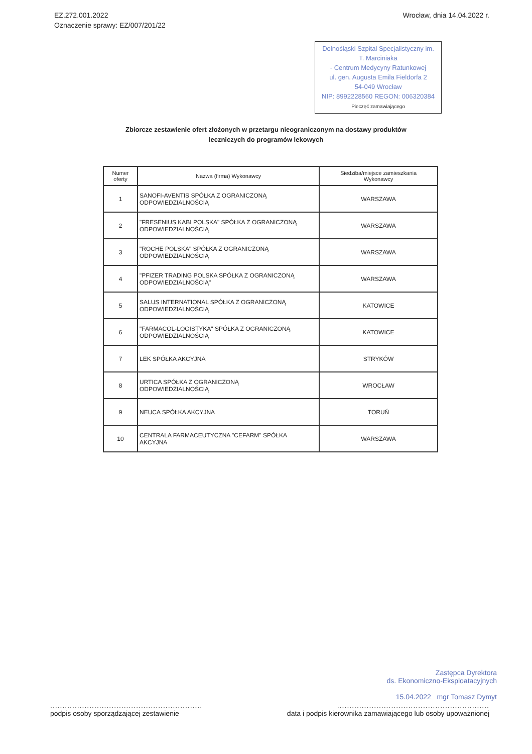EZ.272.001.2022
Oznaczenie sprawy: EZ/007/201/22
Wrocław, dnia 14.04.2022 r.
Dolnośląski Szpital Specjalistyczny im. T. Marciniaka
- Centrum Medycyny Ratunkowej
ul. gen. Augusta Emila Fieldorfa 2
54-049 Wrocław
NIP: 8992228560 REGON: 006320384
Pieczęć zamawiającego
Zbiorcze zestawienie ofert złożonych w przetargu nieograniczonym na dostawy produktów
leczniczych do programów lekowych
| Numer oferty | Nazwa (firma) Wykonawcy | Siedziba/miejsce zamieszkania Wykonawcy |
| --- | --- | --- |
| 1 | SANOFI-AVENTIS SPÓŁKA Z OGRANICZONĄ ODPOWIEDZIALNOŚCIĄ | WARSZAWA |
| 2 | "FRESENIUS KABI POLSKA" SPÓŁKA Z OGRANICZONĄ ODPOWIEDZIALNOŚCIĄ | WARSZAWA |
| 3 | "ROCHE POLSKA" SPÓŁKA Z OGRANICZONĄ ODPOWIEDZIALNOŚCIĄ | WARSZAWA |
| 4 | "PFIZER TRADING POLSKA SPÓŁKA Z OGRANICZONĄ ODPOWIEDZIALNOŚCIĄ" | WARSZAWA |
| 5 | SALUS INTERNATIONAL SPÓŁKA Z OGRANICZONĄ ODPOWIEDZIALNOŚCIĄ | KATOWICE |
| 6 | "FARMACOL-LOGISTYKA" SPÓŁKA Z OGRANICZONĄ ODPOWIEDZIALNOŚCIĄ | KATOWICE |
| 7 | LEK SPÓŁKA AKCYJNA | STRYKÓW |
| 8 | URTICA SPÓŁKA Z OGRANICZONĄ ODPOWIEDZIALNOŚCIĄ | WROCŁAW |
| 9 | NEUCA SPÓŁKA AKCYJNA | TORUŃ |
| 10 | CENTRALA FARMACEUTYCZNA "CEFARM" SPÓŁKA AKCYJNA | WARSZAWA |
Zastępca Dyrektora
ds. Ekonomiczno-Eksploatacyjnych
15.04.2022 mgr Tomasz Dymyt
..............................................................
podpis osoby sporządzającej zestawienie
..............................................................
data i podpis kierownika zamawiającego lub osoby upoważnionej